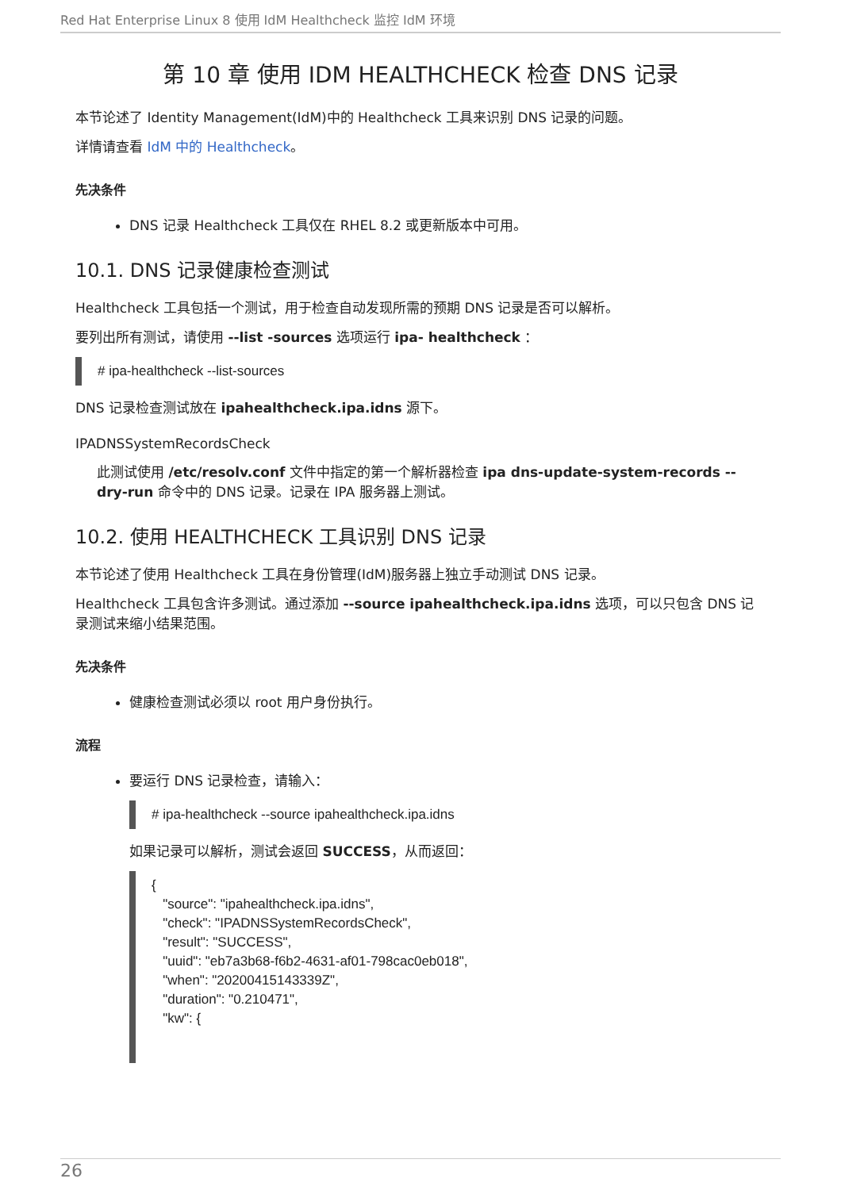Red Hat Enterprise Linux 8 使用 IdM Healthcheck 监控 IdM 环境
第 10 章 使用 IDM HEALTHCHECK 检查 DNS 记录
本节论述了 Identity Management(IdM)中的 Healthcheck 工具来识别 DNS 记录的问题。
详情请查看 IdM 中的 Healthcheck。
先决条件
DNS 记录 Healthcheck 工具仅在 RHEL 8.2 或更新版本中可用。
10.1. DNS 记录健康检查测试
Healthcheck 工具包括一个测试，用于检查自动发现所需的预期 DNS 记录是否可以解析。
要列出所有测试，请使用 --list -sources 选项运行 ipa- healthcheck ：
# ipa-healthcheck --list-sources
DNS 记录检查测试放在 ipahealthcheck.ipa.idns 源下。
IPADNSSystemRecordsCheck
此测试使用 /etc/resolv.conf 文件中指定的第一个解析器检查 ipa dns-update-system-records --dry-run 命令中的 DNS 记录。记录在 IPA 服务器上测试。
10.2. 使用 HEALTHCHECK 工具识别 DNS 记录
本节论述了使用 Healthcheck 工具在身份管理(IdM)服务器上独立手动测试 DNS 记录。
Healthcheck 工具包含许多测试。通过添加 --source ipahealthcheck.ipa.idns 选项，可以只包含 DNS 记录测试来缩小结果范围。
先决条件
健康检查测试必须以 root 用户身份执行。
流程
要运行 DNS 记录检查，请输入：
# ipa-healthcheck --source ipahealthcheck.ipa.idns
如果记录可以解析，测试会返回 SUCCESS，从而返回：
{
   "source": "ipahealthcheck.ipa.idns",
   "check": "IPADNSSystemRecordsCheck",
   "result": "SUCCESS",
   "uuid": "eb7a3b68-f6b2-4631-af01-798cac0eb018",
   "when": "20200415143339Z",
   "duration": "0.210471",
   "kw": {
26